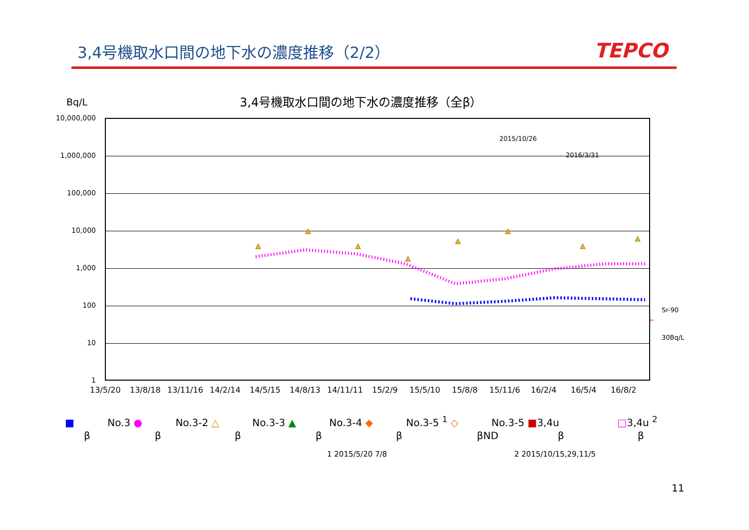3,4号機取水口間の地下水の濃度推移（2/2）
TEPCO
Bq/L
3,4号機取水口間の地下水の濃度推移（全β）
10,000,000
1,000,000
100,000
10,000
1,000
100
10
1
2015/10/26
2016/3/31
Sr-90
30Bq/L
←
13/5/20 13/8/18 13/11/16 14/2/14 14/5/15 14/8/13 14/11/11 15/2/9 15/5/10 15/8/8 15/11/6 16/2/4 16/5/4 16/8/2
■ No.3 ● No.3-2 △ No.3-3 ▲ No.3-4 ◆ No.3-5 <sup>1</sup> ◇ No.3-5 ■3,4u □3,4u <sup>2</sup>
β β β β β βND β β
1 2015/5/20 7/8 2 2015/10/15,29,11/5
11